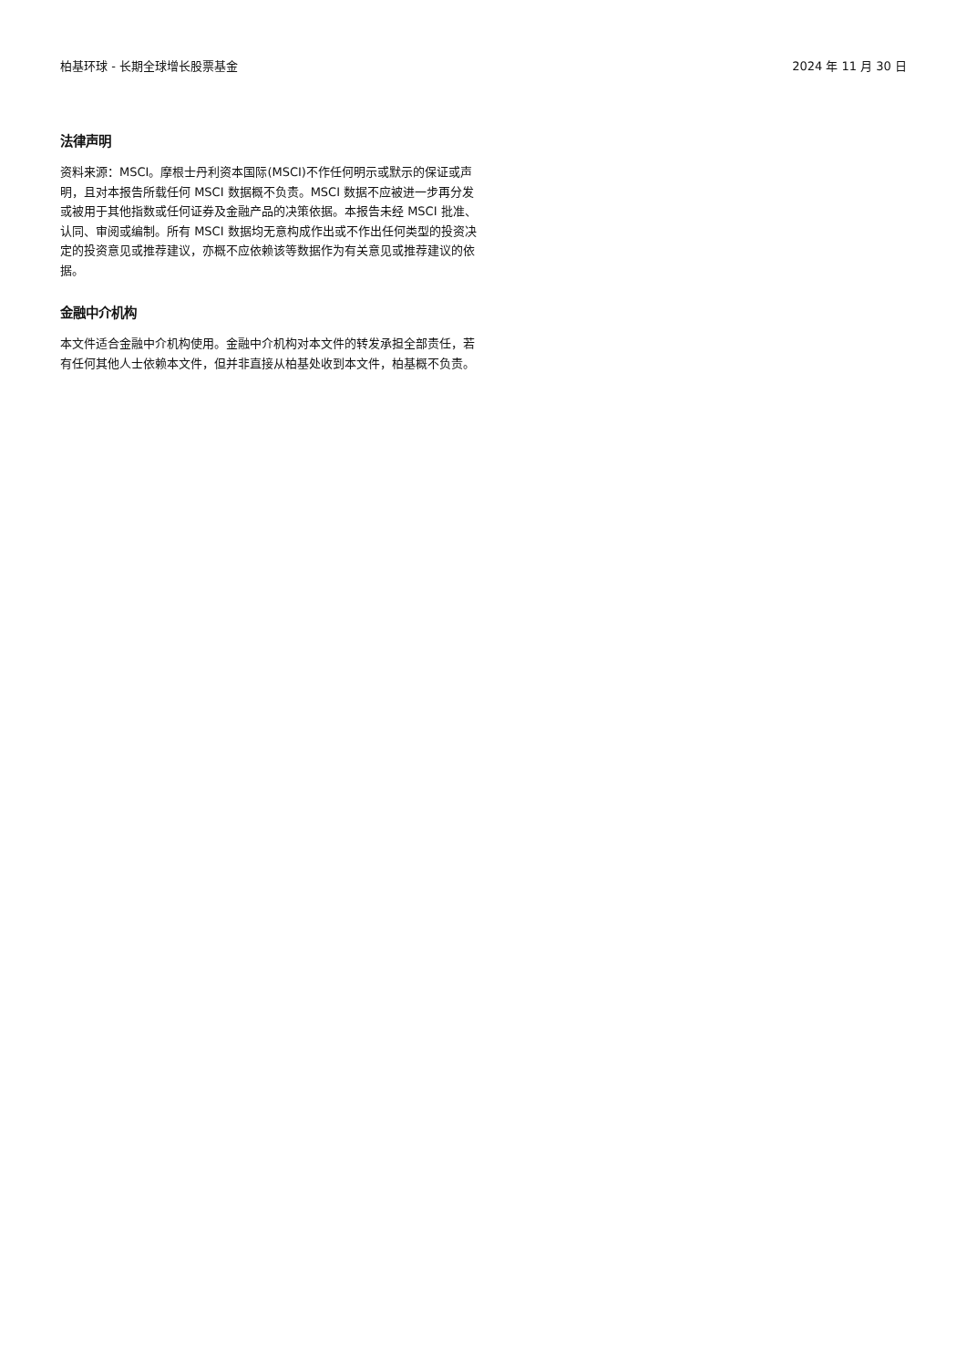柏基环球 - 长期全球增长股票基金 2024 年 11 月 30 日
法律声明
资料来源：MSCI。摩根士丹利资本国际(MSCI)不作任何明示或默示的保证或声明，且对本报告所载任何 MSCI 数据概不负责。MSCI 数据不应被进一步再分发或被用于其他指数或任何证券及金融产品的决策依据。本报告未经 MSCI 批准、认同、审阅或编制。所有 MSCI 数据均无意构成作出或不作出任何类型的投资决定的投资意见或推荐建议，亦概不应依赖该等数据作为有关意见或推荐建议的依据。
金融中介机构
本文件适合金融中介机构使用。金融中介机构对本文件的转发承担全部责任，若有任何其他人士依赖本文件，但并非直接从柏基处收到本文件，柏基概不负责。